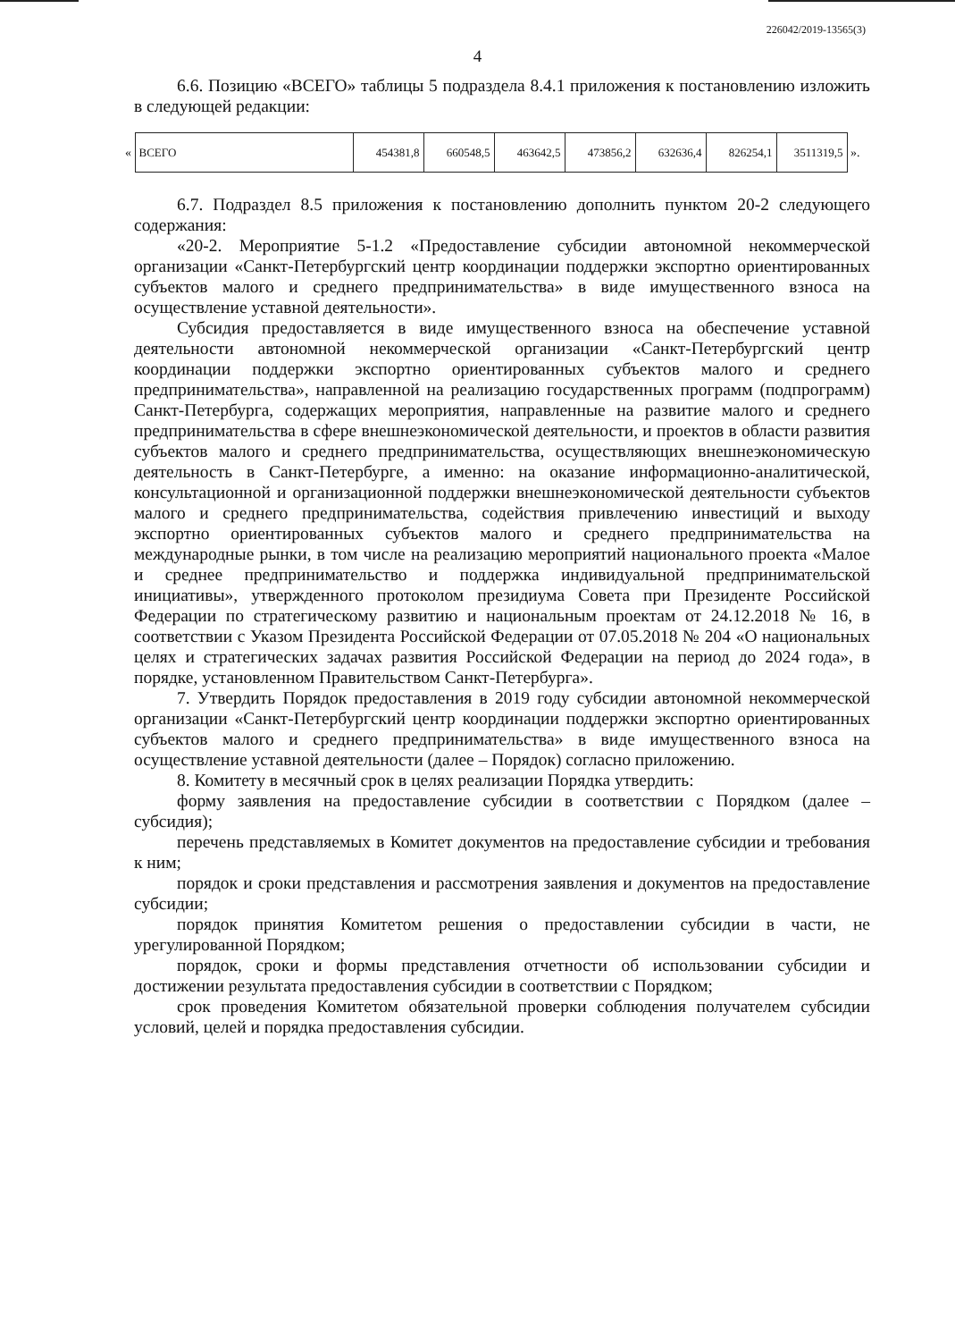226042/2019-13565(3)
4
6.6. Позицию «ВСЕГО» таблицы 5 подраздела 8.4.1 приложения к постановлению изложить в следующей редакции:
«
| ВСЕГО | 454381,8 | 660548,5 | 463642,5 | 473856,2 | 632636,4 | 826254,1 | 3511319,5 |
».
6.7. Подраздел 8.5 приложения к постановлению дополнить пунктом 20-2 следующего содержания:
«20-2. Мероприятие 5-1.2 «Предоставление субсидии автономной некоммерческой организации «Санкт-Петербургский центр координации поддержки экспортно ориентированных субъектов малого и среднего предпринимательства» в виде имущественного взноса на осуществление уставной деятельности».
Субсидия предоставляется в виде имущественного взноса на обеспечение уставной деятельности автономной некоммерческой организации «Санкт-Петербургский центр координации поддержки экспортно ориентированных субъектов малого и среднего предпринимательства», направленной на реализацию государственных программ (подпрограмм) Санкт-Петербурга, содержащих мероприятия, направленные на развитие малого и среднего предпринимательства в сфере внешнеэкономической деятельности, и проектов в области развития субъектов малого и среднего предпринимательства, осуществляющих внешнеэкономическую деятельность в Санкт-Петербурге, а именно: на оказание информационно-аналитической, консультационной и организационной поддержки внешнеэкономической деятельности субъектов малого и среднего предпринимательства, содействия привлечению инвестиций и выходу экспортно ориентированных субъектов малого и среднего предпринимательства на международные рынки, в том числе на реализацию мероприятий национального проекта «Малое и среднее предпринимательство и поддержка индивидуальной предпринимательской инициативы», утвержденного протоколом президиума Совета при Президенте Российской Федерации по стратегическому развитию и национальным проектам от 24.12.2018 № 16, в соответствии с Указом Президента Российской Федерации от 07.05.2018 № 204 «О национальных целях и стратегических задачах развития Российской Федерации на период до 2024 года», в порядке, установленном Правительством Санкт-Петербурга».
7. Утвердить Порядок предоставления в 2019 году субсидии автономной некоммерческой организации «Санкт-Петербургский центр координации поддержки экспортно ориентированных субъектов малого и среднего предпринимательства» в виде имущественного взноса на осуществление уставной деятельности (далее – Порядок) согласно приложению.
8. Комитету в месячный срок в целях реализации Порядка утвердить:
форму заявления на предоставление субсидии в соответствии с Порядком (далее – субсидия);
перечень представляемых в Комитет документов на предоставление субсидии и требования к ним;
порядок и сроки представления и рассмотрения заявления и документов на предоставление субсидии;
порядок принятия Комитетом решения о предоставлении субсидии в части, не урегулированной Порядком;
порядок, сроки и формы представления отчетности об использовании субсидии и достижении результата предоставления субсидии в соответствии с Порядком;
срок проведения Комитетом обязательной проверки соблюдения получателем субсидии условий, целей и порядка предоставления субсидии.